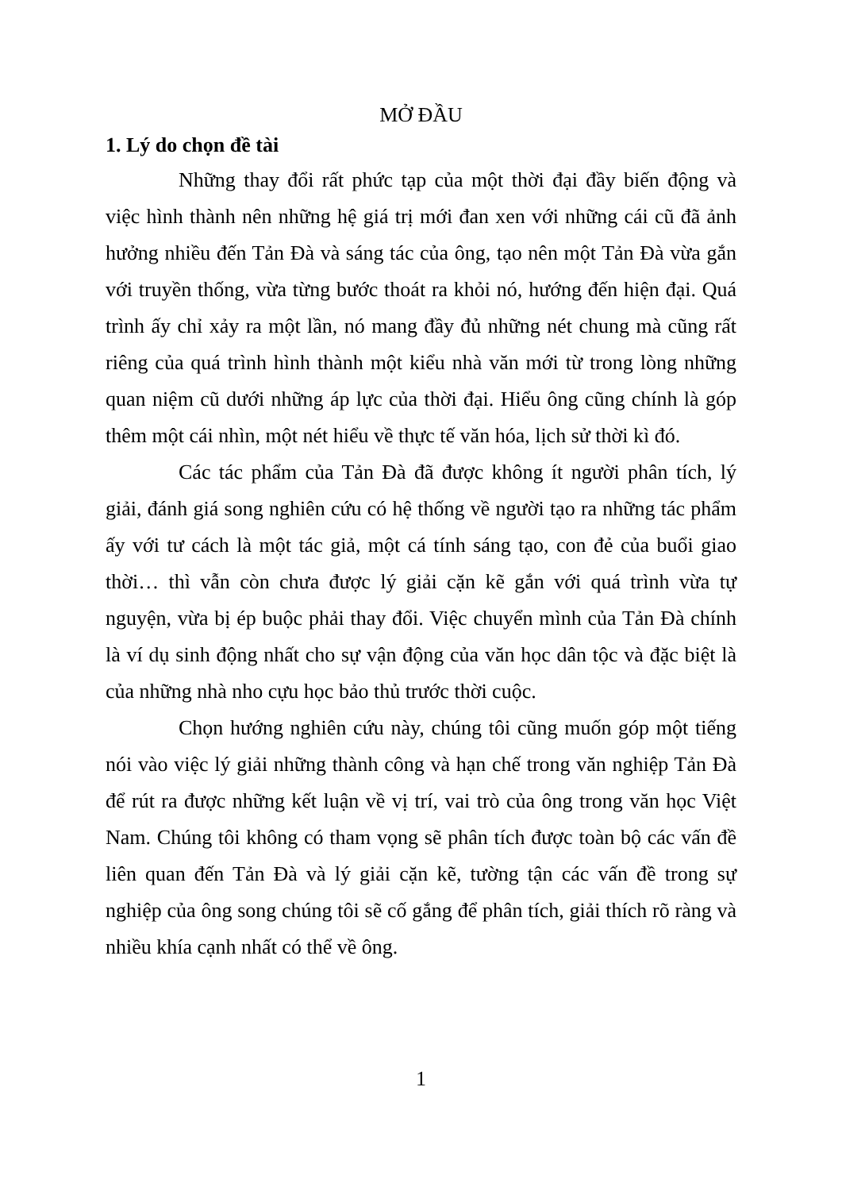MỞ ĐẦU
1. Lý do chọn đề tài
Những thay đổi rất phức tạp của một thời đại đầy biến động và việc hình thành nên những hệ giá trị mới đan xen với những cái cũ đã ảnh hưởng nhiều đến Tản Đà và sáng tác của ông, tạo nên một Tản Đà vừa gắn với truyền thống, vừa từng bước thoát ra khỏi nó, hướng đến hiện đại. Quá trình ấy chỉ xảy ra một lần, nó mang đầy đủ những nét chung mà cũng rất riêng của quá trình hình thành một kiểu nhà văn mới từ trong lòng những quan niệm cũ dưới những áp lực của thời đại. Hiểu ông cũng chính là góp thêm một cái nhìn, một nét hiểu về thực tế văn hóa, lịch sử thời kì đó.
Các tác phẩm của Tản Đà đã được không ít người phân tích, lý giải, đánh giá song nghiên cứu có hệ thống về người tạo ra những tác phẩm ấy với tư cách là một tác giả, một cá tính sáng tạo, con đẻ của buổi giao thời… thì vẫn còn chưa được lý giải cặn kẽ gắn với quá trình vừa tự nguyện, vừa bị ép buộc phải thay đổi. Việc chuyển mình của Tản Đà chính là ví dụ sinh động nhất cho sự vận động của văn học dân tộc và đặc biệt là của những nhà nho cựu học bảo thủ trước thời cuộc.
Chọn hướng nghiên cứu này, chúng tôi cũng muốn góp một tiếng nói vào việc lý giải những thành công và hạn chế trong văn nghiệp Tản Đà để rút ra được những kết luận về vị trí, vai trò của ông trong văn học Việt Nam. Chúng tôi không có tham vọng sẽ phân tích được toàn bộ các vấn đề liên quan đến Tản Đà và lý giải cặn kẽ, tường tận các vấn đề trong sự nghiệp của ông song chúng tôi sẽ cố gắng để phân tích, giải thích rõ ràng và nhiều khía cạnh nhất có thể về ông.
1